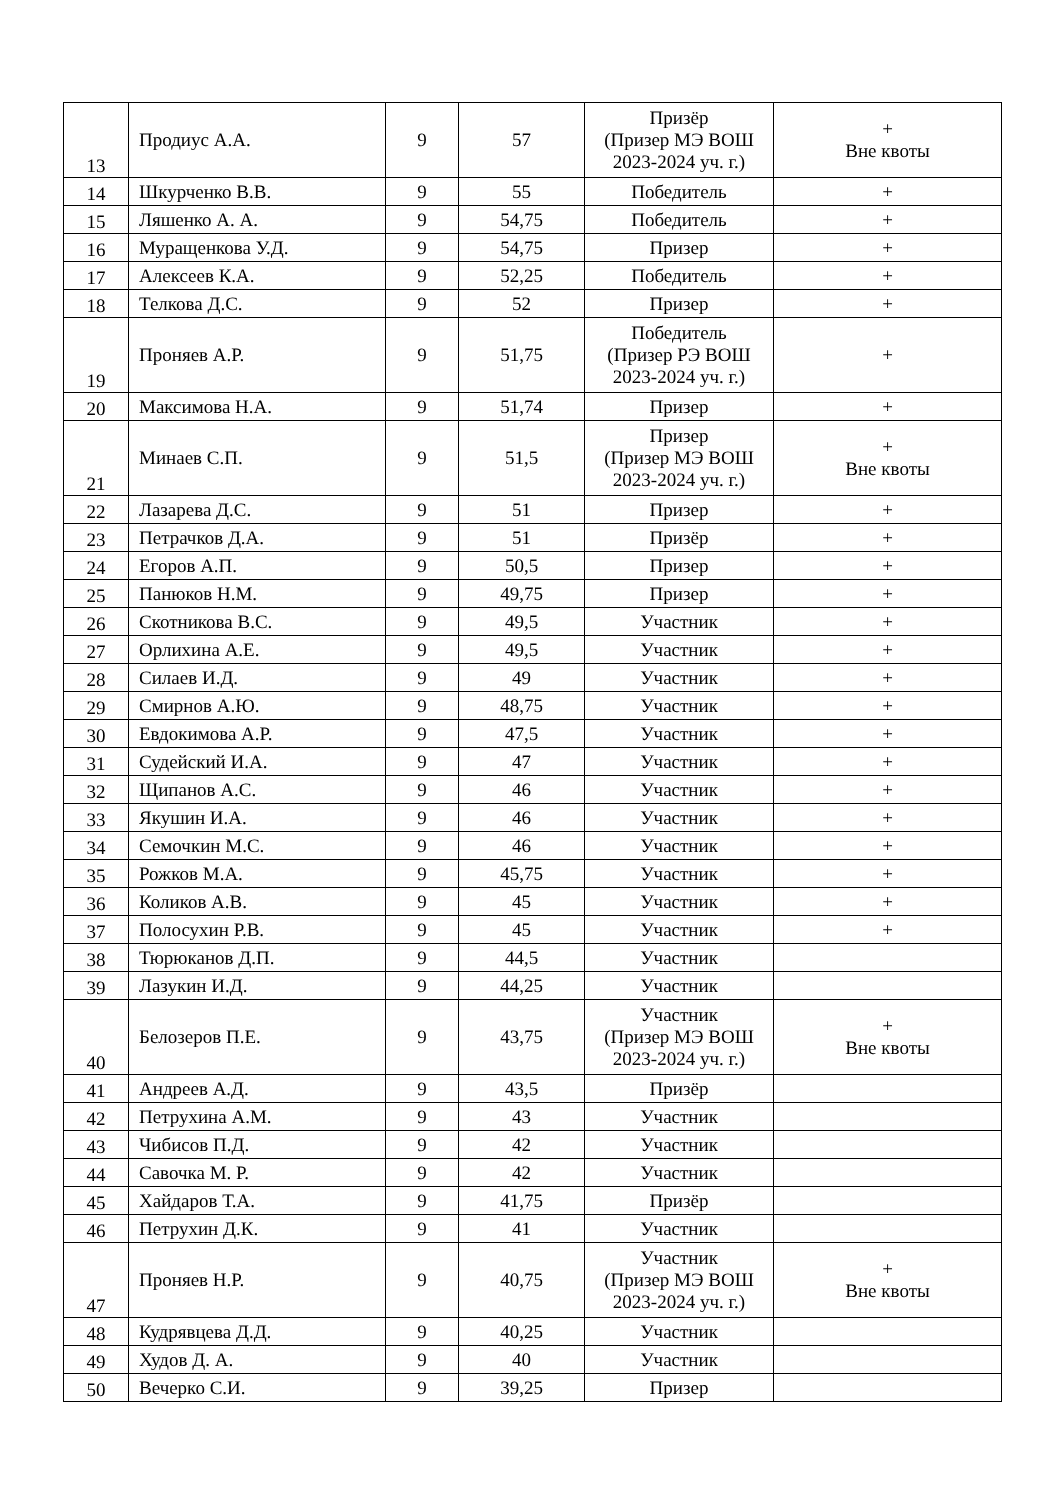| 13 | Продиус А.А. | 9 | 57 | Призёр (Призер МЭ ВОШ 2023-2024 уч. г.) | + Вне квоты |
| 14 | Шкурченко В.В. | 9 | 55 | Победитель | + |
| 15 | Ляшенко А. А. | 9 | 54,75 | Победитель | + |
| 16 | Муращенкова У.Д. | 9 | 54,75 | Призер | + |
| 17 | Алексеев К.А. | 9 | 52,25 | Победитель | + |
| 18 | Телкова Д.С. | 9 | 52 | Призер | + |
| 19 | Проняев А.Р. | 9 | 51,75 | Победитель (Призер РЭ ВОШ 2023-2024 уч. г.) | + |
| 20 | Максимова Н.А. | 9 | 51,74 | Призер | + |
| 21 | Минаев С.П. | 9 | 51,5 | Призер (Призер МЭ ВОШ 2023-2024 уч. г.) | + Вне квоты |
| 22 | Лазарева Д.С. | 9 | 51 | Призер | + |
| 23 | Петрачков Д.А. | 9 | 51 | Призёр | + |
| 24 | Егоров А.П. | 9 | 50,5 | Призер | + |
| 25 | Панюков Н.М. | 9 | 49,75 | Призер | + |
| 26 | Скотникова В.С. | 9 | 49,5 | Участник | + |
| 27 | Орлихина А.Е. | 9 | 49,5 | Участник | + |
| 28 | Силаев И.Д. | 9 | 49 | Участник | + |
| 29 | Смирнов А.Ю. | 9 | 48,75 | Участник | + |
| 30 | Евдокимова А.Р. | 9 | 47,5 | Участник | + |
| 31 | Судейский И.А. | 9 | 47 | Участник | + |
| 32 | Щипанов А.С. | 9 | 46 | Участник | + |
| 33 | Якушин И.А. | 9 | 46 | Участник | + |
| 34 | Семочкин М.С. | 9 | 46 | Участник | + |
| 35 | Рожков М.А. | 9 | 45,75 | Участник | + |
| 36 | Коликов А.В. | 9 | 45 | Участник | + |
| 37 | Полосухин Р.В. | 9 | 45 | Участник | + |
| 38 | Тюрюканов Д.П. | 9 | 44,5 | Участник | |
| 39 | Лазукин И.Д. | 9 | 44,25 | Участник | |
| 40 | Белозеров П.Е. | 9 | 43,75 | Участник (Призер МЭ ВОШ 2023-2024 уч. г.) | + Вне квоты |
| 41 | Андреев А.Д. | 9 | 43,5 | Призёр | |
| 42 | Петрухина А.М. | 9 | 43 | Участник | |
| 43 | Чибисов П.Д. | 9 | 42 | Участник | |
| 44 | Савочка М. Р. | 9 | 42 | Участник | |
| 45 | Хайдаров Т.А. | 9 | 41,75 | Призёр | |
| 46 | Петрухин Д.К. | 9 | 41 | Участник | |
| 47 | Проняев Н.Р. | 9 | 40,75 | Участник (Призер МЭ ВОШ 2023-2024 уч. г.) | + Вне квоты |
| 48 | Кудрявцева Д.Д. | 9 | 40,25 | Участник | |
| 49 | Худов Д. А. | 9 | 40 | Участник | |
| 50 | Вечерко С.И. | 9 | 39,25 | Призер | |